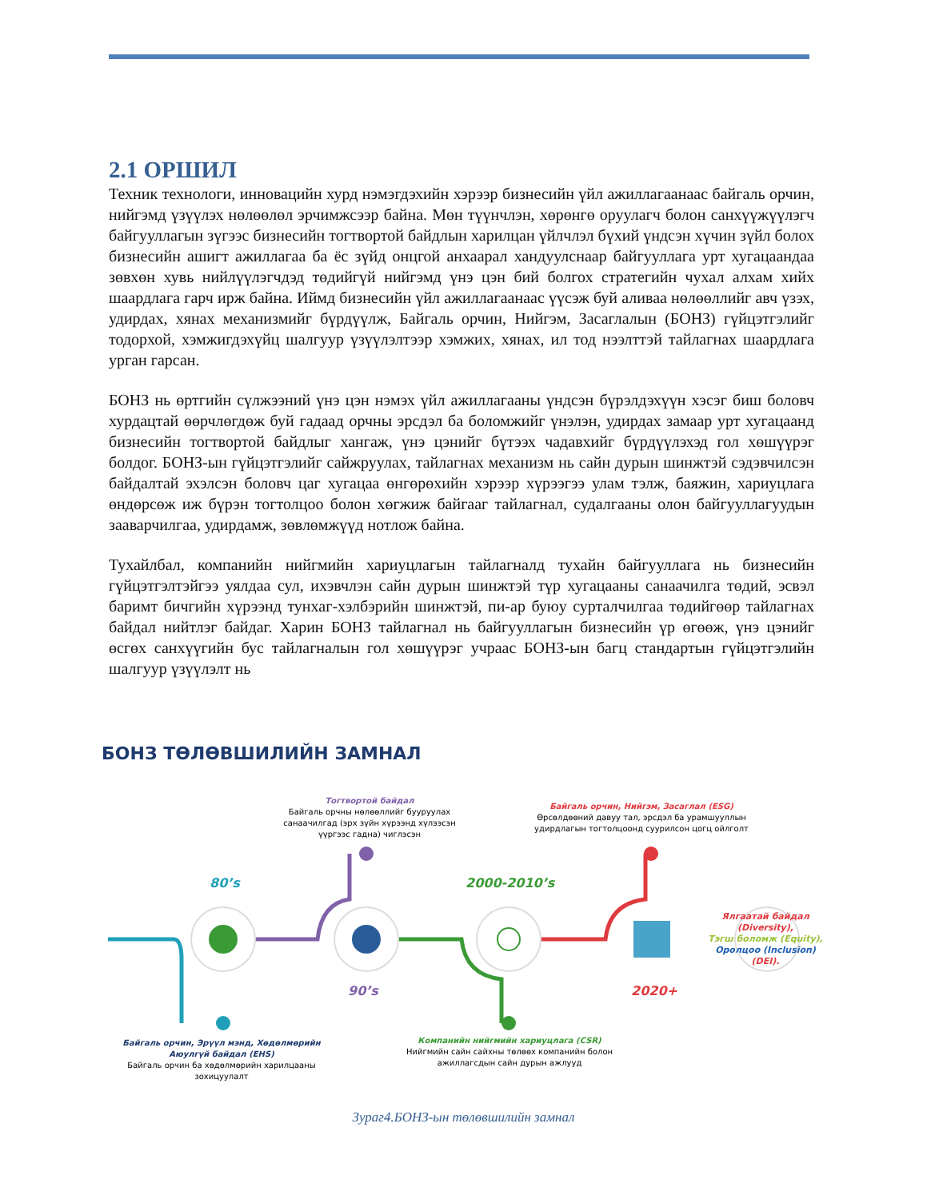2.1 ОРШИЛ
Техник технологи, инновацийн хурд нэмэгдэхийн хэрээр бизнесийн үйл ажиллагаанаас байгаль орчин, нийгэмд үзүүлэх нөлөөлөл эрчимжсээр байна. Мөн түүнчлэн, хөрөнгө оруулагч болон санхүүжүүлэгч байгууллагын зүгээс бизнесийн тогтвортой байдлын харилцан үйлчлэл бүхий үндсэн хүчин зүйл болох бизнесийн ашигт ажиллагаа ба ёс зүйд онцгой анхаарал хандуулснаар байгууллага урт хугацаандаа зөвхөн хувь нийлүүлэгчдэд төдийгүй нийгэмд үнэ цэн бий болгох стратегийн чухал алхам хийх шаардлага гарч ирж байна. Иймд бизнесийн үйл ажиллагаанаас үүсэж буй аливаа нөлөөллийг авч үзэх, удирдах, хянах механизмийг бүрдүүлж, Байгаль орчин, Нийгэм, Засаглалын (БОНЗ) гүйцэтгэлийг тодорхой, хэмжигдэхүйц шалгуур үзүүлэлтээр хэмжих, хянах, ил тод нээлттэй тайлагнах шаардлага урган гарсан.
БОНЗ нь өртгийн сүлжээний үнэ цэн нэмэх үйл ажиллагааны үндсэн бүрэлдэхүүн хэсэг биш боловч хурдацтай өөрчлөгдөж буй гадаад орчны эрсдэл ба боломжийг үнэлэн, удирдах замаар урт хугацаанд бизнесийн тогтвортой байдлыг хангаж, үнэ цэнийг бүтээх чадавхийг бүрдүүлэхэд гол хөшүүрэг болдог. БОНЗ-ын гүйцэтгэлийг сайжруулах, тайлагнах механизм нь сайн дурын шинжтэй сэдэвчилсэн байдалтай эхэлсэн боловч цаг хугацаа өнгөрөхийн хэрээр хүрээгээ улам тэлж, баяжин, хариуцлага өндөрсөж иж бүрэн тогтолцоо болон хөгжиж байгааг тайлагнал, судалгааны олон байгууллагуудын зааварчилгаа, удирдамж, зөвлөмжүүд нотлож байна.
Тухайлбал, компанийн нийгмийн хариуцлагын тайлагналд тухайн байгууллага нь бизнесийн гүйцэтгэлтэйгээ уялдаа сул, ихэвчлэн сайн дурын шинжтэй түр хугацааны санаачилга төдий, эсвэл баримт бичгийн хүрээнд тунхаг-хэлбэрийн шинжтэй, пи-ар буюу сурталчилгаа төдийгөөр тайлагнах байдал нийтлэг байдаг. Харин БОНЗ тайлагнал нь байгууллагын бизнесийн үр өгөөж, үнэ цэнийг өсгөх санхүүгийн бус тайлагналын гол хөшүүрэг учраас БОНЗ-ын багц стандартын гүйцэтгэлийн шалгуур үзүүлэлт нь
БОНЗ ТӨЛӨВШИЛИЙН ЗАМНАЛ
80’s
90’s
2000-2010’s
2020+
Тогтвортой байдал
Байгаль орчны нөлөөллийг бууруулах санаачилгад (эрх зүйн хүрээнд хүлээсэн үүргээс гадна) чиглэсэн
Байгаль орчин, Нийгэм, Засаглал (ESG)
Өрсөлдөөний давуу тал, эрсдэл ба урамшууллын удирдлагын тогтолцоонд суурилсон цогц ойлголт
Ялгаатай байдал (Diversity),
Тэгш боломж (Equity),
Оролцоо (Inclusion)
(DEI).
Байгаль орчин, Эрүүл мэнд, Хөдөлмөрийн Аюулгүй байдал (EHS)
Байгаль орчин ба хөдөлмөрийн харилцааны зохицуулалт
Компанийн нийгмийн хариуцлага (CSR)
Нийгмийн сайн сайхны төлөөх компанийн болон ажиллагсдын сайн дурын ажлууд
Зураг4.БОНЗ-ын төлөвшилийн замнал